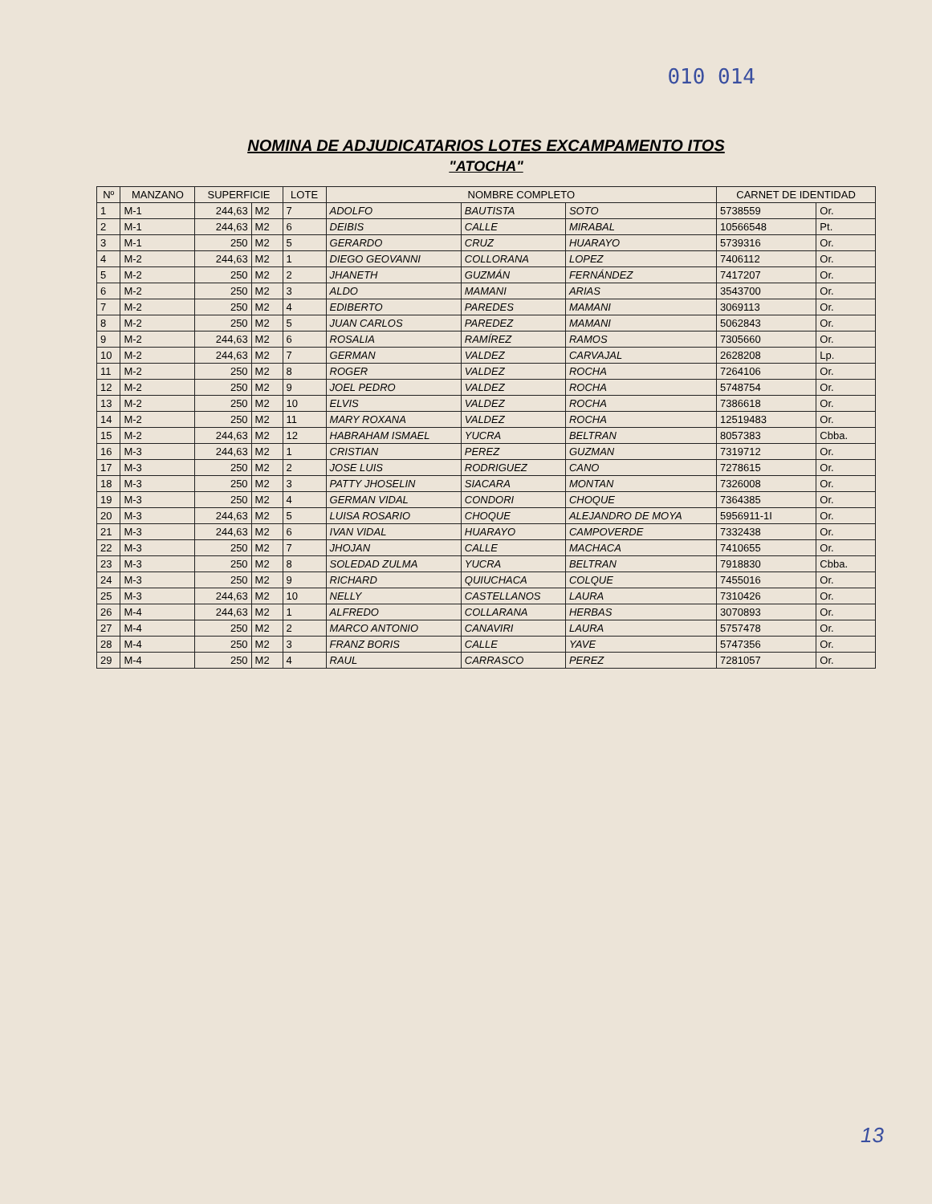010 014
NOMINA DE ADJUDICATARIOS LOTES EXCAMPAMENTO ITOS
"ATOCHA"
| Nº | MANZANO | SUPERFICIE | | LOTE | NOMBRE COMPLETO | | | CARNET DE IDENTIDAD | |
| --- | --- | --- | --- | --- | --- | --- | --- | --- | --- |
| 1 | M-1 | 244,63 | M2 | 7 | ADOLFO | BAUTISTA | SOTO | 5738559 | Or. |
| 2 | M-1 | 244,63 | M2 | 6 | DEIBIS | CALLE | MIRABAL | 10566548 | Pt. |
| 3 | M-1 | 250 | M2 | 5 | GERARDO | CRUZ | HUARAYO | 5739316 | Or. |
| 4 | M-2 | 244,63 | M2 | 1 | DIEGO GEOVANNI | COLLORANA | LOPEZ | 7406112 | Or. |
| 5 | M-2 | 250 | M2 | 2 | JHANETH | GUZMÁN | FERNÁNDEZ | 7417207 | Or. |
| 6 | M-2 | 250 | M2 | 3 | ALDO | MAMANI | ARIAS | 3543700 | Or. |
| 7 | M-2 | 250 | M2 | 4 | EDIBERTO | PAREDES | MAMANI | 3069113 | Or. |
| 8 | M-2 | 250 | M2 | 5 | JUAN CARLOS | PAREDEZ | MAMANI | 5062843 | Or. |
| 9 | M-2 | 244,63 | M2 | 6 | ROSALIA | RAMÍREZ | RAMOS | 7305660 | Or. |
| 10 | M-2 | 244,63 | M2 | 7 | GERMAN | VALDEZ | CARVAJAL | 2628208 | Lp. |
| 11 | M-2 | 250 | M2 | 8 | ROGER | VALDEZ | ROCHA | 7264106 | Or. |
| 12 | M-2 | 250 | M2 | 9 | JOEL PEDRO | VALDEZ | ROCHA | 5748754 | Or. |
| 13 | M-2 | 250 | M2 | 10 | ELVIS | VALDEZ | ROCHA | 7386618 | Or. |
| 14 | M-2 | 250 | M2 | 11 | MARY ROXANA | VALDEZ | ROCHA | 12519483 | Or. |
| 15 | M-2 | 244,63 | M2 | 12 | HABRAHAM ISMAEL | YUCRA | BELTRAN | 8057383 | Cbba. |
| 16 | M-3 | 244,63 | M2 | 1 | CRISTIAN | PEREZ | GUZMAN | 7319712 | Or. |
| 17 | M-3 | 250 | M2 | 2 | JOSE LUIS | RODRIGUEZ | CANO | 7278615 | Or. |
| 18 | M-3 | 250 | M2 | 3 | PATTY JHOSELIN | SIACARA | MONTAN | 7326008 | Or. |
| 19 | M-3 | 250 | M2 | 4 | GERMAN VIDAL | CONDORI | CHOQUE | 7364385 | Or. |
| 20 | M-3 | 244,63 | M2 | 5 | LUISA ROSARIO | CHOQUE | ALEJANDRO DE MOYA | 5956911-1I | Or. |
| 21 | M-3 | 244,63 | M2 | 6 | IVAN VIDAL | HUARAYO | CAMPOVERDE | 7332438 | Or. |
| 22 | M-3 | 250 | M2 | 7 | JHOJAN | CALLE | MACHACA | 7410655 | Or. |
| 23 | M-3 | 250 | M2 | 8 | SOLEDAD ZULMA | YUCRA | BELTRAN | 7918830 | Cbba. |
| 24 | M-3 | 250 | M2 | 9 | RICHARD | QUIUCHACA | COLQUE | 7455016 | Or. |
| 25 | M-3 | 244,63 | M2 | 10 | NELLY | CASTELLANOS | LAURA | 7310426 | Or. |
| 26 | M-4 | 244,63 | M2 | 1 | ALFREDO | COLLARANA | HERBAS | 3070893 | Or. |
| 27 | M-4 | 250 | M2 | 2 | MARCO ANTONIO | CANAVIRI | LAURA | 5757478 | Or. |
| 28 | M-4 | 250 | M2 | 3 | FRANZ BORIS | CALLE | YAVE | 5747356 | Or. |
| 29 | M-4 | 250 | M2 | 4 | RAUL | CARRASCO | PEREZ | 7281057 | Or. |
13